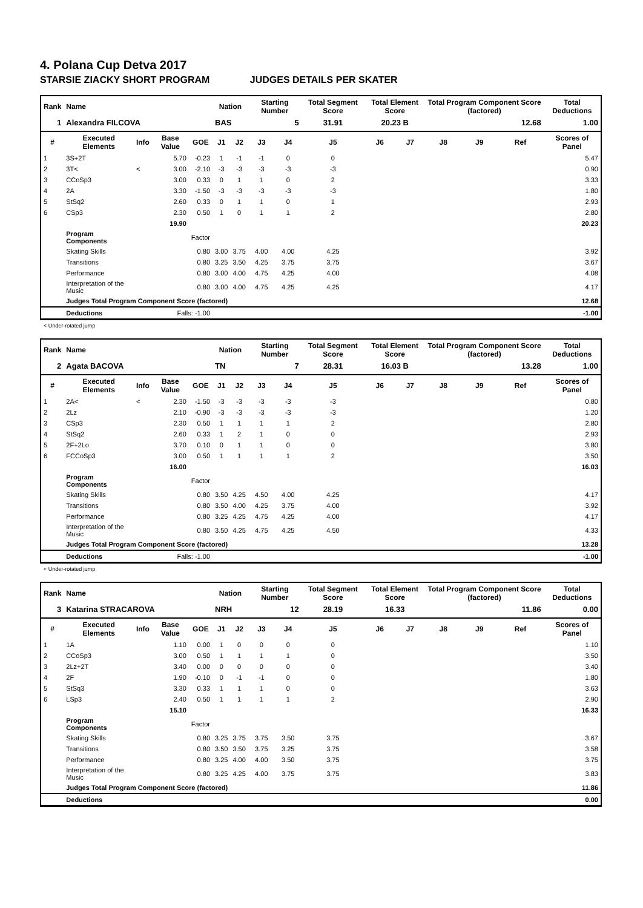4. Polana Cup Detva 2017
STARSIE ZIACKY SHORT PROGRAM JUDGES DETAILS PER SKATER
| Rank | Name | | | | Nation | | Starting Number | | Total Segment Score | Total Element Score | | Total Program Component Score (factored) | | | Total Deductions |
| --- | --- | --- | --- | --- | --- | --- | --- | --- | --- | --- | --- | --- | --- | --- | --- |
| 1 | Alexandra FILCOVA | | | | BAS | | 5 | | 31.91 | 20.23 B | | 12.68 | | | 1.00 |
| # | Executed Elements | Info | Base Value | GOE | J1 | J2 | J3 | J4 | J5 | J6 | J7 | J8 | J9 | Ref | Scores of Panel |
| 1 | 3S+2T | | 5.70 | -0.23 | 1 | -1 | -1 | 0 | 0 | | | | | | 5.47 |
| 2 | 3T< | < | 3.00 | -2.10 | -3 | -3 | -3 | -3 | -3 | | | | | | 0.90 |
| 3 | CCoSp3 | | 3.00 | 0.33 | 0 | 1 | 1 | 0 | 2 | | | | | | 3.33 |
| 4 | 2A | | 3.30 | -1.50 | -3 | -3 | -3 | -3 | -3 | | | | | | 1.80 |
| 5 | StSq2 | | 2.60 | 0.33 | 0 | 1 | 1 | 0 | 1 | | | | | | 2.93 |
| 6 | CSp3 | | 2.30 | 0.50 | 1 | 0 | 1 | 1 | 2 | | | | | | 2.80 |
| | | | 19.90 | | | | | | | | | | | | 20.23 |
| | Program Components | | | Factor | | | | | | | | | | | |
| | Skating Skills | | | 0.80 | 3.00 | 3.75 | 4.00 | 4.00 | 4.25 | | | | | | 3.92 |
| | Transitions | | | 0.80 | 3.25 | 3.50 | 4.25 | 3.75 | 3.75 | | | | | | 3.67 |
| | Performance | | | 0.80 | 3.00 | 4.00 | 4.75 | 4.25 | 4.00 | | | | | | 4.08 |
| | Interpretation of the Music | | | 0.80 | 3.00 | 4.00 | 4.75 | 4.25 | 4.25 | | | | | | 4.17 |
| | Judges Total Program Component Score (factored) | | | | | | | | | | | | | | 12.68 |
| | Deductions | Falls: -1.00 | | | | | | | | | | | | | -1.00 |
< Under-rotated jump
| Rank | Name | | | | Nation | | Starting Number | | Total Segment Score | Total Element Score | | Total Program Component Score (factored) | | | Total Deductions |
| --- | --- | --- | --- | --- | --- | --- | --- | --- | --- | --- | --- | --- | --- | --- | --- |
| 2 | Agata BACOVA | | | | TN | | 7 | | 28.31 | 16.03 B | | 13.28 | | | 1.00 |
| # | Executed Elements | Info | Base Value | GOE | J1 | J2 | J3 | J4 | J5 | J6 | J7 | J8 | J9 | Ref | Scores of Panel |
| 1 | 2A< | < | 2.30 | -1.50 | -3 | -3 | -3 | -3 | -3 | | | | | | 0.80 |
| 2 | 2Lz | | 2.10 | -0.90 | -3 | -3 | -3 | -3 | -3 | | | | | | 1.20 |
| 3 | CSp3 | | 2.30 | 0.50 | 1 | 1 | 1 | 1 | 2 | | | | | | 2.80 |
| 4 | StSq2 | | 2.60 | 0.33 | 1 | 2 | 1 | 0 | 0 | | | | | | 2.93 |
| 5 | 2F+2Lo | | 3.70 | 0.10 | 0 | 1 | 1 | 0 | 0 | | | | | | 3.80 |
| 6 | FCCoSp3 | | 3.00 | 0.50 | 1 | 1 | 1 | 1 | 2 | | | | | | 3.50 |
| | | | 16.00 | | | | | | | | | | | | 16.03 |
| | Program Components | | | Factor | | | | | | | | | | | |
| | Skating Skills | | | 0.80 | 3.50 | 4.25 | 4.50 | 4.00 | 4.25 | | | | | | 4.17 |
| | Transitions | | | 0.80 | 3.50 | 4.00 | 4.25 | 3.75 | 4.00 | | | | | | 3.92 |
| | Performance | | | 0.80 | 3.25 | 4.25 | 4.75 | 4.25 | 4.00 | | | | | | 4.17 |
| | Interpretation of the Music | | | 0.80 | 3.50 | 4.25 | 4.75 | 4.25 | 4.50 | | | | | | 4.33 |
| | Judges Total Program Component Score (factored) | | | | | | | | | | | | | | 13.28 |
| | Deductions | Falls: -1.00 | | | | | | | | | | | | | -1.00 |
< Under-rotated jump
| Rank | Name | | | | Nation | | Starting Number | | Total Segment Score | Total Element Score | | Total Program Component Score (factored) | | | Total Deductions |
| --- | --- | --- | --- | --- | --- | --- | --- | --- | --- | --- | --- | --- | --- | --- | --- |
| 3 | Katarina STRACAROVA | | | | NRH | | 12 | | 28.19 | 16.33 | | 11.86 | | | 0.00 |
| # | Executed Elements | Info | Base Value | GOE | J1 | J2 | J3 | J4 | J5 | J6 | J7 | J8 | J9 | Ref | Scores of Panel |
| 1 | 1A | | 1.10 | 0.00 | 1 | 0 | 0 | 0 | 0 | | | | | | 1.10 |
| 2 | CCoSp3 | | 3.00 | 0.50 | 1 | 1 | 1 | 1 | 0 | | | | | | 3.50 |
| 3 | 2Lz+2T | | 3.40 | 0.00 | 0 | 0 | 0 | 0 | 0 | | | | | | 3.40 |
| 4 | 2F | | 1.90 | -0.10 | 0 | -1 | -1 | 0 | 0 | | | | | | 1.80 |
| 5 | StSq3 | | 3.30 | 0.33 | 1 | 1 | 1 | 0 | 0 | | | | | | 3.63 |
| 6 | LSp3 | | 2.40 | 0.50 | 1 | 1 | 1 | 1 | 2 | | | | | | 2.90 |
| | | | 15.10 | | | | | | | | | | | | 16.33 |
| | Program Components | | | Factor | | | | | | | | | | | |
| | Skating Skills | | | 0.80 | 3.25 | 3.75 | 3.75 | 3.50 | 3.75 | | | | | | 3.67 |
| | Transitions | | | 0.80 | 3.50 | 3.50 | 3.75 | 3.25 | 3.75 | | | | | | 3.58 |
| | Performance | | | 0.80 | 3.25 | 4.00 | 4.00 | 3.50 | 3.75 | | | | | | 3.75 |
| | Interpretation of the Music | | | 0.80 | 3.25 | 4.25 | 4.00 | 3.75 | 3.75 | | | | | | 3.83 |
| | Judges Total Program Component Score (factored) | | | | | | | | | | | | | | 11.86 |
| | Deductions | | | | | | | | | | | | | | 0.00 |